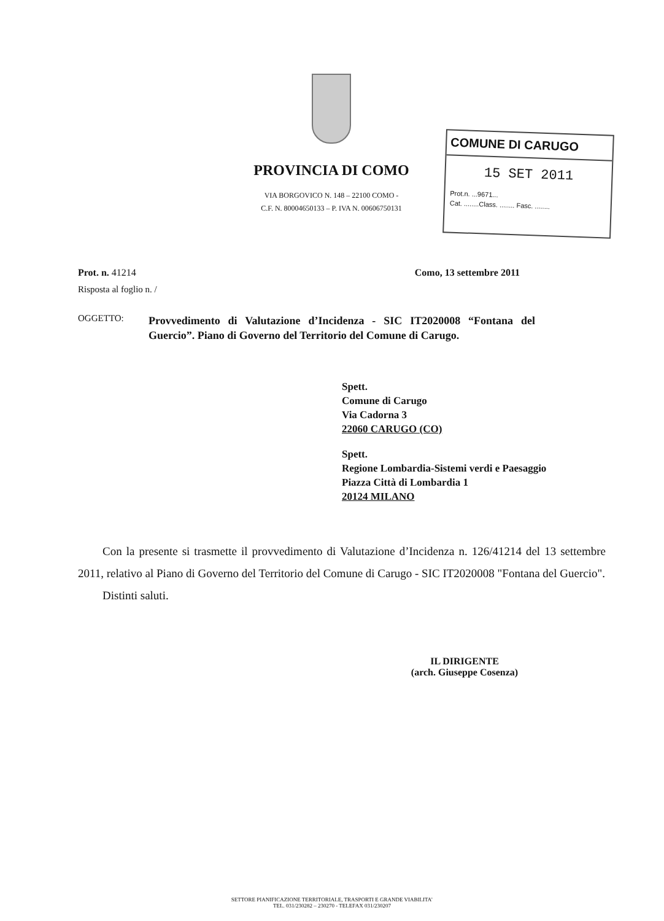PROVINCIA DI COMO
VIA BORGOVICO N. 148 – 22100 COMO -
C.F. N. 80004650133 – P. IVA N. 00606750131
COMUNE DI CARUGO
15 SET 2011
Prot.n. ...9671...
Cat. ........Class. ........ Fasc. ........
Prot. n. 41214 Como, 13 settembre 2011
Risposta al foglio n. /
OGGETTO:
Provvedimento di Valutazione d’Incidenza - SIC IT2020008 “Fontana del Guercio”. Piano di Governo del Territorio del Comune di Carugo.
Spett.
Comune di Carugo
Via Cadorna 3
22060 CARUGO (CO)
Spett.
Regione Lombardia-Sistemi verdi e Paesaggio
Piazza Città di Lombardia 1
20124 MILANO
Con la presente si trasmette il provvedimento di Valutazione d’Incidenza n. 126/41214 del 13 settembre 2011, relativo al Piano di Governo del Territorio del Comune di Carugo - SIC IT2020008 "Fontana del Guercio".
Distinti saluti.
IL DIRIGENTE
(arch. Giuseppe Cosenza)
SETTORE PIANIFICAZIONE TERRITORIALE, TRASPORTI E GRANDE VIABILITA’
TEL. 031/230282 – 230270 - TELEFAX 031/230207